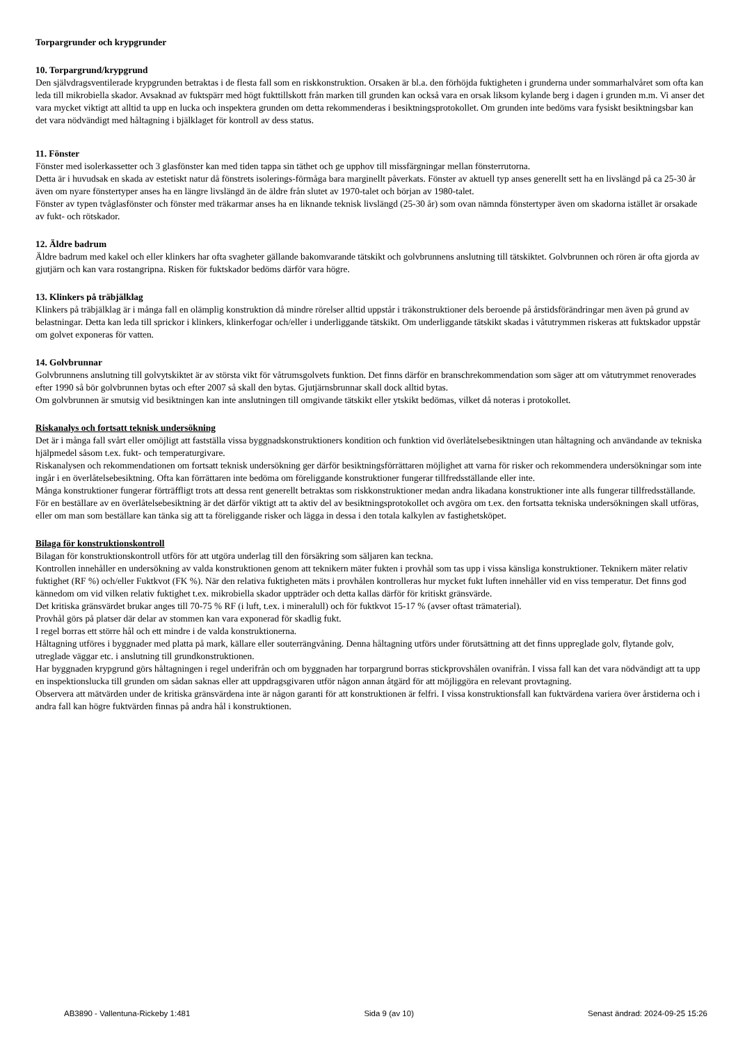Torpargrunder och krypgrunder
10. Torpargrund/krypgrund
Den självdragsventilerade krypgrunden betraktas i de flesta fall som en riskkonstruktion. Orsaken är bl.a. den förhöjda fuktigheten i grunderna under sommarhalvåret som ofta kan leda till mikrobiella skador. Avsaknad av fuktspärr med högt fukttillskott från marken till grunden kan också vara en orsak liksom kylande berg i dagen i grunden m.m. Vi anser det vara mycket viktigt att alltid ta upp en lucka och inspektera grunden om detta rekommenderas i besiktningsprotokollet. Om grunden inte bedöms vara fysiskt besiktningsbar kan det vara nödvändigt med håltagning i bjälklaget för kontroll av dess status.
11. Fönster
Fönster med isolerkassetter och 3 glasfönster kan med tiden tappa sin täthet och ge upphov till missfärgningar mellan fönsterrutorna.
Detta är i huvudsak en skada av estetiskt natur då fönstrets isolerings-förmåga bara marginellt påverkats. Fönster av aktuell typ anses generellt sett ha en livslängd på ca 25-30 år även om nyare fönstertyper anses ha en längre livslängd än de äldre från slutet av 1970-talet och början av 1980-talet.
Fönster av typen tvåglasfönster och fönster med träkarmar anses ha en liknande teknisk livslängd (25-30 år) som ovan nämnda fönstertyper även om skadorna istället är orsakade av fukt- och rötskador.
12. Äldre badrum
Äldre badrum med kakel och eller klinkers har ofta svagheter gällande bakomvarande tätskikt och golvbrunnens anslutning till tätskiktet. Golvbrunnen och rören är ofta gjorda av gjutjärn och kan vara rostangripna. Risken för fuktskador bedöms därför vara högre.
13. Klinkers på träbjälklag
Klinkers på träbjälklag är i många fall en olämplig konstruktion då mindre rörelser alltid uppstår i träkonstruktioner dels beroende på årstidsförändringar men även på grund av belastningar. Detta kan leda till sprickor i klinkers, klinkerfogar och/eller i underliggande tätskikt. Om underliggande tätskikt skadas i våtutrymmen riskeras att fuktskador uppstår om golvet exponeras för vatten.
14. Golvbrunnar
Golvbrunnens anslutning till golvytskiktet är av största vikt för våtrumsgolvets funktion. Det finns därför en branschrekommendation som säger att om våtutrymmet renoverades efter 1990 så bör golvbrunnen bytas och efter 2007 så skall den bytas. Gjutjärnsbrunnar skall dock alltid bytas.
Om golvbrunnen är smutsig vid besiktningen kan inte anslutningen till omgivande tätskikt eller ytskikt bedömas, vilket då noteras i protokollet.
Riskanalys och fortsatt teknisk undersökning
Det är i många fall svårt eller omöjligt att fastställa vissa byggnadskonstruktioners kondition och funktion vid överlåtelsebesiktningen utan håltagning och användande av tekniska hjälpmedel såsom t.ex. fukt- och temperaturgivare.
Riskanalysen och rekommendationen om fortsatt teknisk undersökning ger därför besiktningsförrättaren möjlighet att varna för risker och rekommendera undersökningar som inte ingår i en överlåtelsebesiktning. Ofta kan förrättaren inte bedöma om föreliggande konstruktioner fungerar tillfredsställande eller inte.
Många konstruktioner fungerar förträffligt trots att dessa rent generellt betraktas som riskkonstruktioner medan andra likadana konstruktioner inte alls fungerar tillfredsställande.
För en beställare av en överlåtelsebesiktning är det därför viktigt att ta aktiv del av besiktningsprotokollet och avgöra om t.ex. den fortsatta tekniska undersökningen skall utföras, eller om man som beställare kan tänka sig att ta föreliggande risker och lägga in dessa i den totala kalkylen av fastighetsköpet.
Bilaga för konstruktionskontroll
Bilagan för konstruktionskontroll utförs för att utgöra underlag till den försäkring som säljaren kan teckna.
Kontrollen innehåller en undersökning av valda konstruktionen genom att teknikern mäter fukten i provhål som tas upp i vissa känsliga konstruktioner. Teknikern mäter relativ fuktighet (RF %) och/eller Fuktkvot (FK %). När den relativa fuktigheten mäts i provhålen kontrolleras hur mycket fukt luften innehåller vid en viss temperatur. Det finns god kännedom om vid vilken relativ fuktighet t.ex. mikrobiella skador uppträder och detta kallas därför för kritiskt gränsvärde.
Det kritiska gränsvärdet brukar anges till 70-75 % RF (i luft, t.ex. i mineralull) och för fuktkvot 15-17 % (avser oftast trämaterial).
Provhål görs på platser där delar av stommen kan vara exponerad för skadlig fukt.
I regel borras ett större hål och ett mindre i de valda konstruktionerna.
Håltagning utföres i byggnader med platta på mark, källare eller souterrängvåning. Denna håltagning utförs under förutsättning att det finns uppreglade golv, flytande golv, utreglade väggar etc. i anslutning till grundkonstruktionen.
Har byggnaden krypgrund görs håltagningen i regel underifrån och om byggnaden har torpargrund borras stickprovshålen ovanifrån. I vissa fall kan det vara nödvändigt att ta upp en inspektionslucka till grunden om sådan saknas eller att uppdragsgivaren utför någon annan åtgärd för att möjliggöra en relevant provtagning.
Observera att mätvärden under de kritiska gränsvärdena inte är någon garanti för att konstruktionen är felfri. I vissa konstruktionsfall kan fuktvärdena variera över årstiderna och i andra fall kan högre fuktvärden finnas på andra hål i konstruktionen.
AB3890 - Vallentuna-Rickeby 1:481 Sida 9 (av 10) Senast ändrad: 2024-09-25 15:26